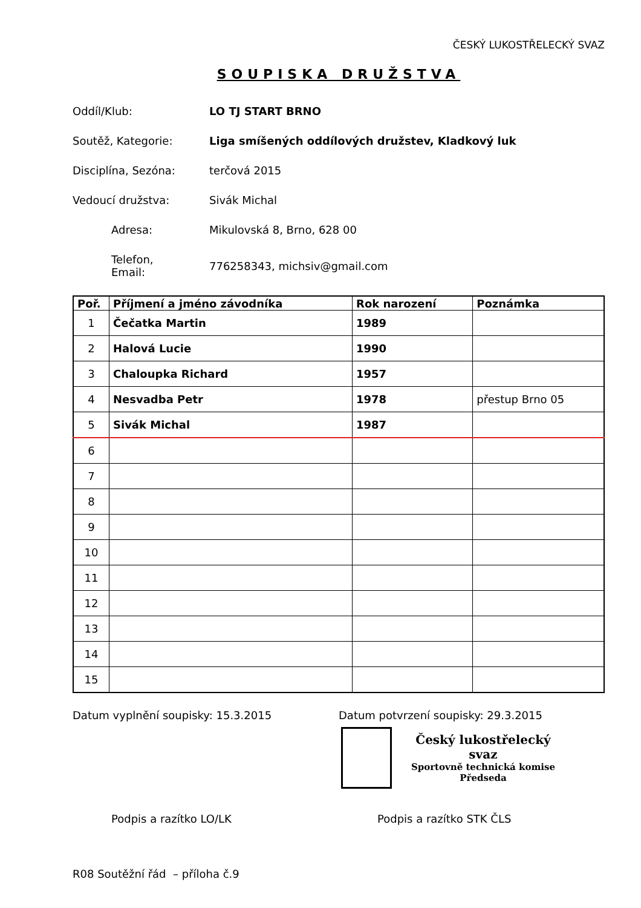ČESKÝ LUKOSTŘELECKÝ SVAZ
SOUPISKA DRUŽSTVA
Oddíl/Klub: LO TJ START BRNO
Soutěž, Kategorie: Liga smíšených oddílových družstev, Kladkový luk
Disciplína, Sezóna: terčová 2015
Vedoucí družstva: Sivák Michal
Adresa: Mikulovská 8, Brno, 628 00
Telefon,
Email:
776258343, michsiv@gmail.com
| Poř. | Příjmení a jméno závodníka | Rok narození | Poznámka |
| --- | --- | --- | --- |
| 1 | Čečatka Martin | 1989 | |
| 2 | Halová Lucie | 1990 | |
| 3 | Chaloupka Richard | 1957 | |
| 4 | Nesvadba Petr | 1978 | přestup Brno 05 |
| 5 | Sivák Michal | 1987 | |
| 6 | | | |
| 7 | | | |
| 8 | | | |
| 9 | | | |
| 10 | | | |
| 11 | | | |
| 12 | | | |
| 13 | | | |
| 14 | | | |
| 15 | | | |
Datum vyplnění soupisky: 15.3.2015 Datum potvrzení soupisky: 29.3.2015
Český lukostřelecký svaz
Sportovně technická komise
Předseda
Podpis a razítko LO/LK Podpis a razítko STK ČLS
R08 Soutěžní řád – příloha č.9